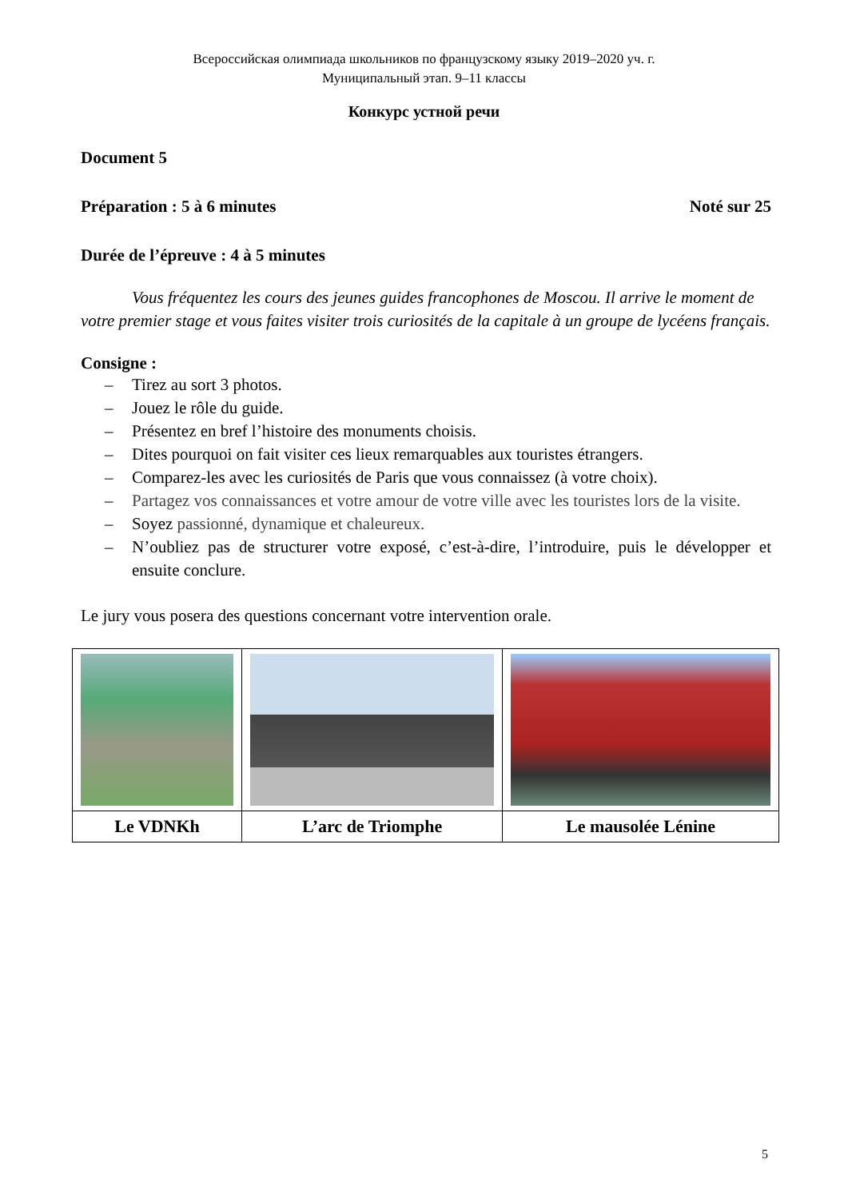Всероссийская олимпиада школьников по французскому языку 2019–2020 уч. г.
Муниципальный этап. 9–11 классы
Конкурс устной речи
Document 5
Préparation : 5 à 6 minutes Noté sur 25
Durée de l’épreuve : 4 à 5 minutes
Vous fréquentez les cours des jeunes guides francophones de Moscou. Il arrive le moment de votre premier stage et vous faites visiter trois curiosités de la capitale à un groupe de lycéens français.
Consigne :
– Tirez au sort 3 photos.
– Jouez le rôle du guide.
– Présentez en bref l’histoire des monuments choisis.
– Dites pourquoi on fait visiter ces lieux remarquables aux touristes étrangers.
– Comparez-les avec les curiosités de Paris que vous connaissez (à votre choix).
– Partagez vos connaissances et votre amour de votre ville avec les touristes lors de la visite.
– Soyez passionné, dynamique et chaleureux.
– N’oubliez pas de structurer votre exposé, c’est-à-dire, l’introduire, puis le développer et ensuite conclure.
Le jury vous posera des questions concernant votre intervention orale.
| Le VDNKh | L’arc de Triomphe | Le mausolée Lénine |
5